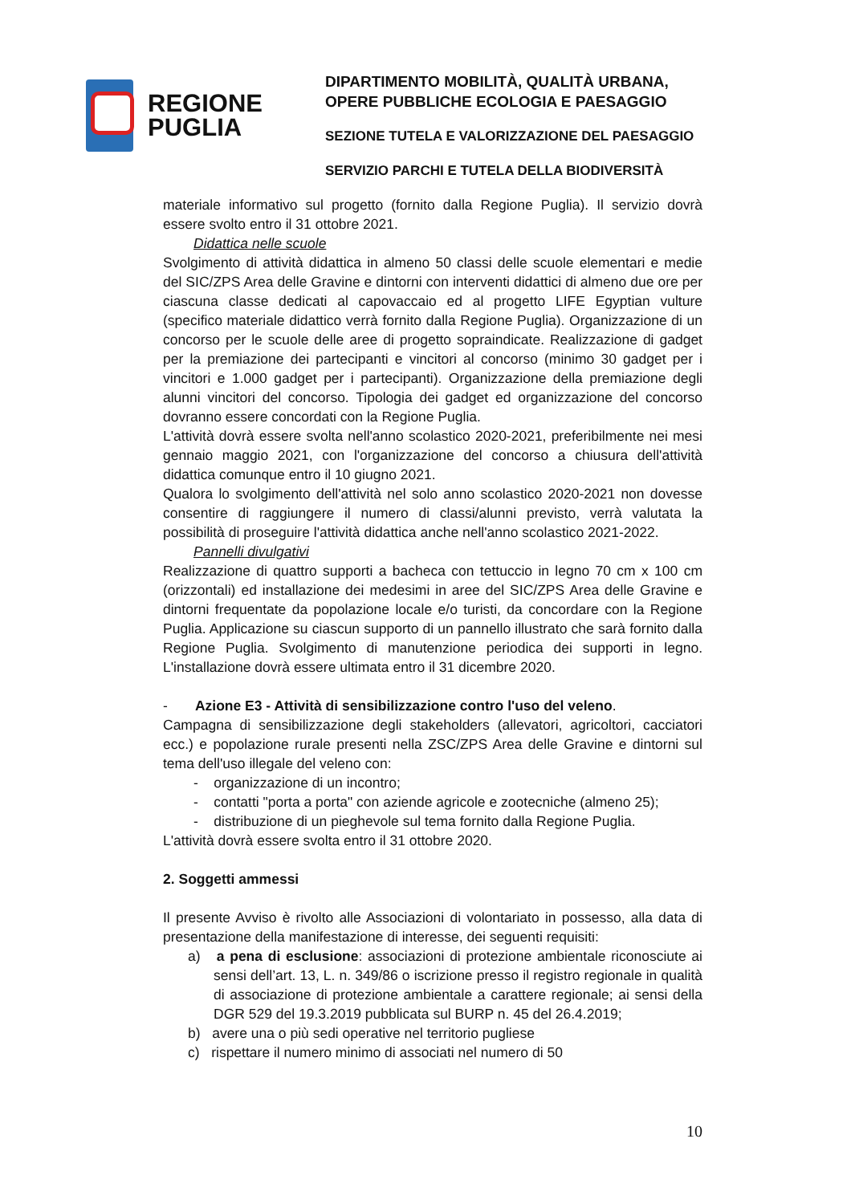REGIONE
PUGLIA
DIPARTIMENTO MOBILITÀ, QUALITÀ URBANA,
OPERE PUBBLICHE ECOLOGIA E PAESAGGIO
SEZIONE TUTELA E VALORIZZAZIONE DEL PAESAGGIO
SERVIZIO PARCHI E TUTELA DELLA BIODIVERSITÀ
materiale informativo sul progetto (fornito dalla Regione Puglia). Il servizio dovrà essere svolto entro il 31 ottobre 2021.
Didattica nelle scuole
Svolgimento di attività didattica in almeno 50 classi delle scuole elementari e medie del SIC/ZPS Area delle Gravine e dintorni con interventi didattici di almeno due ore per ciascuna classe dedicati al capovaccaio ed al progetto LIFE Egyptian vulture (specifico materiale didattico verrà fornito dalla Regione Puglia). Organizzazione di un concorso per le scuole delle aree di progetto sopraindicate. Realizzazione di gadget per la premiazione dei partecipanti e vincitori al concorso (minimo 30 gadget per i vincitori e 1.000 gadget per i partecipanti). Organizzazione della premiazione degli alunni vincitori del concorso. Tipologia dei gadget ed organizzazione del concorso dovranno essere concordati con la Regione Puglia.
L'attività dovrà essere svolta nell'anno scolastico 2020-2021, preferibilmente nei mesi gennaio maggio 2021, con l'organizzazione del concorso a chiusura dell'attività didattica comunque entro il 10 giugno 2021.
Qualora lo svolgimento dell'attività nel solo anno scolastico 2020-2021 non dovesse consentire di raggiungere il numero di classi/alunni previsto, verrà valutata la possibilità di proseguire l'attività didattica anche nell'anno scolastico 2021-2022.
Pannelli divulgativi
Realizzazione di quattro supporti a bacheca con tettuccio in legno 70 cm x 100 cm (orizzontali) ed installazione dei medesimi in aree del SIC/ZPS Area delle Gravine e dintorni frequentate da popolazione locale e/o turisti, da concordare con la Regione Puglia. Applicazione su ciascun supporto di un pannello illustrato che sarà fornito dalla Regione Puglia. Svolgimento di manutenzione periodica dei supporti in legno. L'installazione dovrà essere ultimata entro il 31 dicembre 2020.
- Azione E3 - Attività di sensibilizzazione contro l'uso del veleno.
Campagna di sensibilizzazione degli stakeholders (allevatori, agricoltori, cacciatori ecc.) e popolazione rurale presenti nella ZSC/ZPS Area delle Gravine e dintorni sul tema dell'uso illegale del veleno con:
- organizzazione di un incontro;
- contatti "porta a porta" con aziende agricole e zootecniche (almeno 25);
- distribuzione di un pieghevole sul tema fornito dalla Regione Puglia.
L'attività dovrà essere svolta entro il 31 ottobre 2020.
2. Soggetti ammessi
Il presente Avviso è rivolto alle Associazioni di volontariato in possesso, alla data di presentazione della manifestazione di interesse, dei seguenti requisiti:
a) a pena di esclusione: associazioni di protezione ambientale riconosciute ai sensi dell’art. 13, L. n. 349/86 o iscrizione presso il registro regionale in qualità di associazione di protezione ambientale a carattere regionale; ai sensi della DGR 529 del 19.3.2019 pubblicata sul BURP n. 45 del 26.4.2019;
b) avere una o più sedi operative nel territorio pugliese
c) rispettare il numero minimo di associati nel numero di 50
10